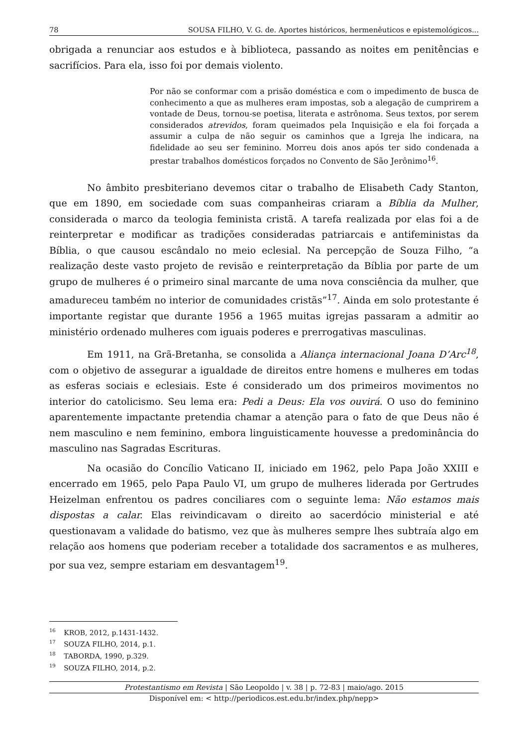78 SOUSA FILHO, V. G. de. Aportes históricos, hermenêuticos e epistemológicos...
obrigada a renunciar aos estudos e à biblioteca, passando as noites em penitências e sacrifícios. Para ela, isso foi por demais violento.
Por não se conformar com a prisão doméstica e com o impedimento de busca de conhecimento a que as mulheres eram impostas, sob a alegação de cumprirem a vontade de Deus, tornou-se poetisa, literata e astrônoma. Seus textos, por serem considerados atrevidos, foram queimados pela Inquisição e ela foi forçada a assumir a culpa de não seguir os caminhos que a Igreja lhe indicara, na fidelidade ao seu ser feminino. Morreu dois anos após ter sido condenada a prestar trabalhos domésticos forçados no Convento de São Jerônimo<sup>16</sup>.
No âmbito presbiteriano devemos citar o trabalho de Elisabeth Cady Stanton, que em 1890, em sociedade com suas companheiras criaram a Bíblia da Mulher, considerada o marco da teologia feminista cristã. A tarefa realizada por elas foi a de reinterpretar e modificar as tradições consideradas patriarcais e antifeministas da Bíblia, o que causou escândalo no meio eclesial. Na percepção de Souza Filho, “a realização deste vasto projeto de revisão e reinterpretação da Bíblia por parte de um grupo de mulheres é o primeiro sinal marcante de uma nova consciência da mulher, que amadureceu também no interior de comunidades cristãs”<sup>17</sup>. Ainda em solo protestante é importante registar que durante 1956 a 1965 muitas igrejas passaram a admitir ao ministério ordenado mulheres com iguais poderes e prerrogativas masculinas.
Em 1911, na Grã-Bretanha, se consolida a Aliança internacional Joana D’Arc<sup>18</sup>, com o objetivo de assegurar a igualdade de direitos entre homens e mulheres em todas as esferas sociais e eclesiais. Este é considerado um dos primeiros movimentos no interior do catolicismo. Seu lema era: Pedi a Deus: Ela vos ouvirá. O uso do feminino aparentemente impactante pretendia chamar a atenção para o fato de que Deus não é nem masculino e nem feminino, embora linguisticamente houvesse a predominância do masculino nas Sagradas Escrituras.
Na ocasião do Concílio Vaticano II, iniciado em 1962, pelo Papa João XXIII e encerrado em 1965, pelo Papa Paulo VI, um grupo de mulheres liderada por Gertrudes Heizelman enfrentou os padres conciliares com o seguinte lema: Não estamos mais dispostas a calar. Elas reivindicavam o direito ao sacerdócio ministerial e até questionavam a validade do batismo, vez que às mulheres sempre lhes subtraía algo em relação aos homens que poderiam receber a totalidade dos sacramentos e as mulheres, por sua vez, sempre estariam em desvantagem<sup>19</sup>.
<sup>16</sup> KROB, 2012, p.1431-1432.
<sup>17</sup> SOUZA FILHO, 2014, p.1.
<sup>18</sup> TABORDA, 1990, p.329.
<sup>19</sup> SOUZA FILHO, 2014, p.2.
Protestantismo em Revista | São Leopoldo | v. 38 | p. 72-83 | maio/ago. 2015
Disponível em: < http://periodicos.est.edu.br/index.php/nepp>